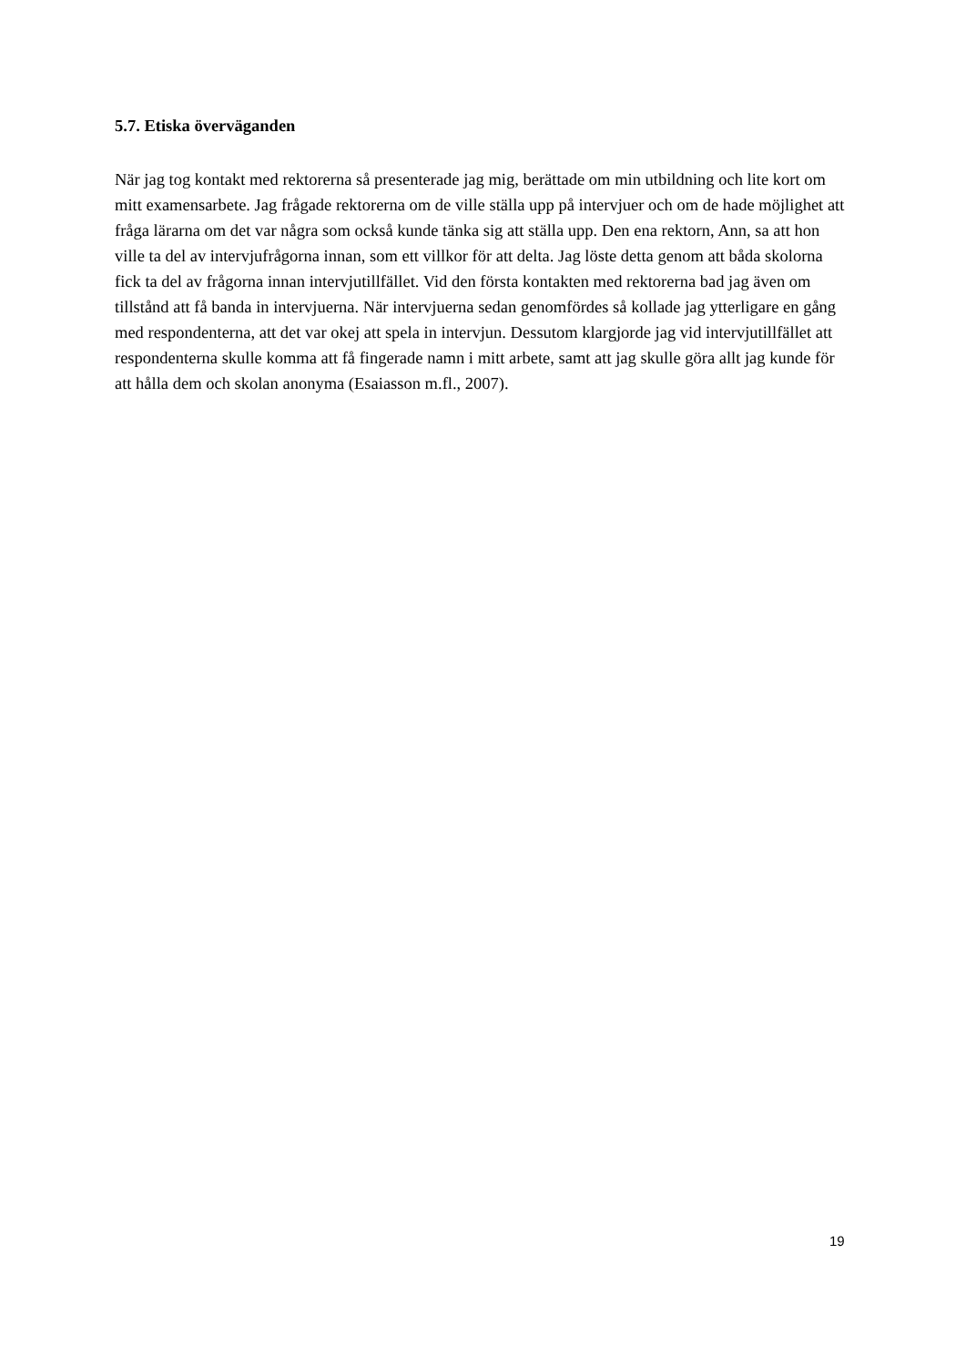5.7. Etiska överväganden
När jag tog kontakt med rektorerna så presenterade jag mig, berättade om min utbildning och lite kort om mitt examensarbete. Jag frågade rektorerna om de ville ställa upp på intervjuer och om de hade möjlighet att fråga lärarna om det var några som också kunde tänka sig att ställa upp. Den ena rektorn, Ann, sa att hon ville ta del av intervjufrågorna innan, som ett villkor för att delta. Jag löste detta genom att båda skolorna fick ta del av frågorna innan intervjutillfället. Vid den första kontakten med rektorerna bad jag även om tillstånd att få banda in intervjuerna. När intervjuerna sedan genomfördes så kollade jag ytterligare en gång med respondenterna, att det var okej att spela in intervjun. Dessutom klargjorde jag vid intervjutillfället att respondenterna skulle komma att få fingerade namn i mitt arbete, samt att jag skulle göra allt jag kunde för att hålla dem och skolan anonyma (Esaiasson m.fl., 2007).
19